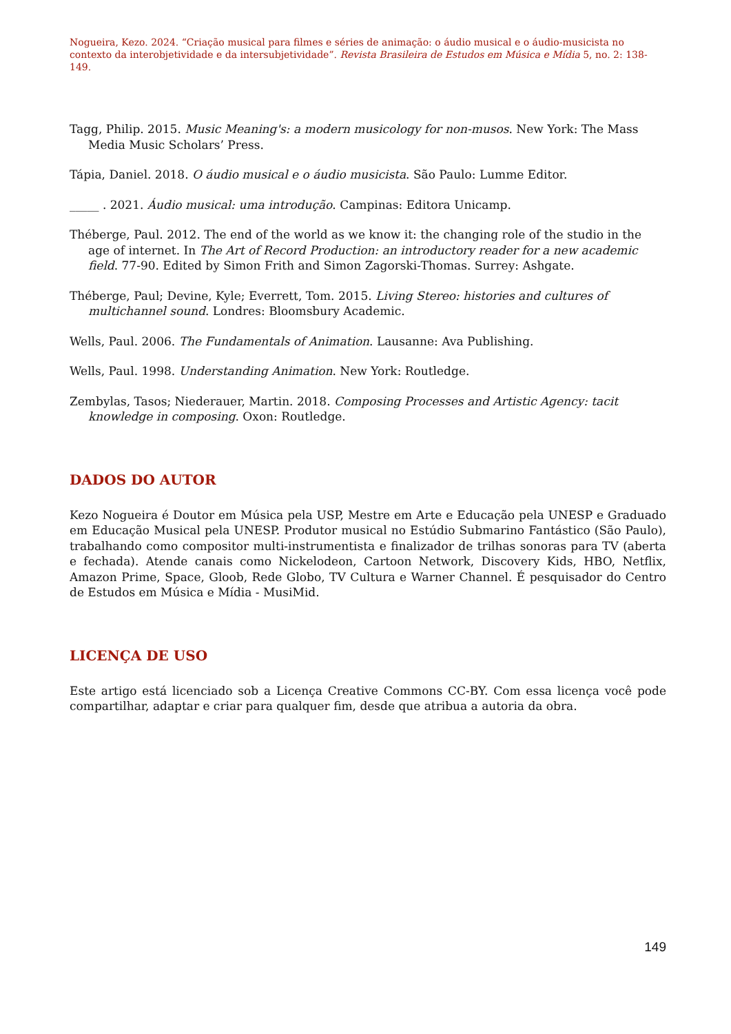Nogueira, Kezo. 2024. “Criação musical para filmes e séries de animação: o áudio musical e o áudio-musicista no contexto da interobjetividade e da intersubjetividade”. Revista Brasileira de Estudos em Música e Mídia 5, no. 2: 138-149.
Tagg, Philip. 2015. Music Meaning's: a modern musicology for non-musos. New York: The Mass Media Music Scholars’ Press.
Tápia, Daniel. 2018. O áudio musical e o áudio musicista. São Paulo: Lumme Editor.
_____ . 2021. Áudio musical: uma introdução. Campinas: Editora Unicamp.
Théberge, Paul. 2012. The end of the world as we know it: the changing role of the studio in the age of internet. In The Art of Record Production: an introductory reader for a new academic field. 77-90. Edited by Simon Frith and Simon Zagorski-Thomas. Surrey: Ashgate.
Théberge, Paul; Devine, Kyle; Everrett, Tom. 2015. Living Stereo: histories and cultures of multichannel sound. Londres: Bloomsbury Academic.
Wells, Paul. 2006. The Fundamentals of Animation. Lausanne: Ava Publishing.
Wells, Paul. 1998. Understanding Animation. New York: Routledge.
Zembylas, Tasos; Niederauer, Martin. 2018. Composing Processes and Artistic Agency: tacit knowledge in composing. Oxon: Routledge.
DADOS DO AUTOR
Kezo Nogueira é Doutor em Música pela USP, Mestre em Arte e Educação pela UNESP e Graduado em Educação Musical pela UNESP. Produtor musical no Estúdio Submarino Fantástico (São Paulo), trabalhando como compositor multi-instrumentista e finalizador de trilhas sonoras para TV (aberta e fechada). Atende canais como Nickelodeon, Cartoon Network, Discovery Kids, HBO, Netflix, Amazon Prime, Space, Gloob, Rede Globo, TV Cultura e Warner Channel. É pesquisador do Centro de Estudos em Música e Mídia - MusiMid.
LICENÇA DE USO
Este artigo está licenciado sob a Licença Creative Commons CC-BY. Com essa licença você pode compartilhar, adaptar e criar para qualquer fim, desde que atribua a autoria da obra.
149